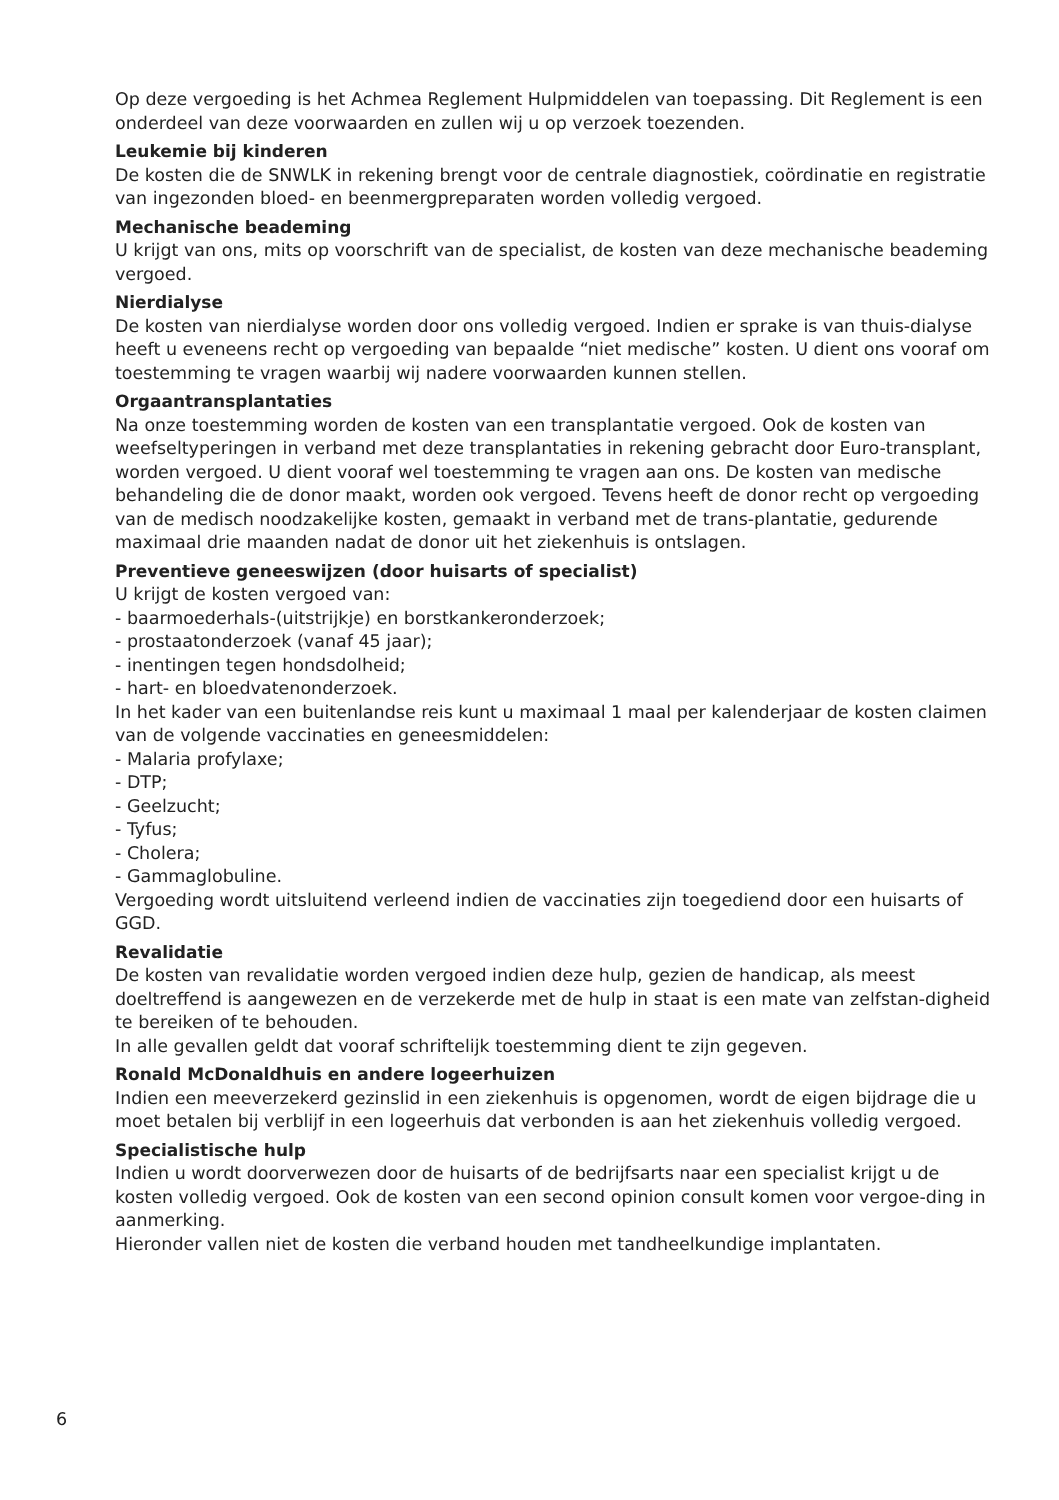Op deze vergoeding is het Achmea Reglement Hulpmiddelen van toepassing. Dit Reglement is een onderdeel van deze voorwaarden en zullen wij u op verzoek toezenden.
Leukemie bij kinderen
De kosten die de SNWLK in rekening brengt voor de centrale diagnostiek, coördinatie en registratie van ingezonden bloed- en beenmergpreparaten worden volledig vergoed.
Mechanische beademing
U krijgt van ons, mits op voorschrift van de specialist, de kosten van deze mechanische beademing vergoed.
Nierdialyse
De kosten van nierdialyse worden door ons volledig vergoed. Indien er sprake is van thuis-dialyse heeft u eveneens recht op vergoeding van bepaalde “niet medische” kosten. U dient ons vooraf om toestemming te vragen waarbij wij nadere voorwaarden kunnen stellen.
Orgaantransplantaties
Na onze toestemming worden de kosten van een transplantatie vergoed. Ook de kosten van weefseltyperingen in verband met deze transplantaties in rekening gebracht door Euro-transplant, worden vergoed. U dient vooraf wel toestemming te vragen aan ons. De kosten van medische behandeling die de donor maakt, worden ook vergoed. Tevens heeft de donor recht op vergoeding van de medisch noodzakelijke kosten, gemaakt in verband met de trans-plantatie, gedurende maximaal drie maanden nadat de donor uit het ziekenhuis is ontslagen.
Preventieve geneeswijzen (door huisarts of specialist)
U krijgt de kosten vergoed van:
- baarmoederhals-(uitstrijkje) en borstkankeronderzoek;
- prostaatonderzoek (vanaf 45 jaar);
- inentingen tegen hondsdolheid;
- hart- en bloedvatenonderzoek.
In het kader van een buitenlandse reis kunt u maximaal 1 maal per kalenderjaar de kosten claimen van de volgende vaccinaties en geneesmiddelen:
- Malaria profylaxe;
- DTP;
- Geelzucht;
- Tyfus;
- Cholera;
- Gammaglobuline.
Vergoeding wordt uitsluitend verleend indien de vaccinaties zijn toegediend door een huisarts of GGD.
Revalidatie
De kosten van revalidatie worden vergoed indien deze hulp, gezien de handicap, als meest doeltreffend is aangewezen en de verzekerde met de hulp in staat is een mate van zelfstan-digheid te bereiken of te behouden.
In alle gevallen geldt dat vooraf schriftelijk toestemming dient te zijn gegeven.
Ronald McDonaldhuis en andere logeerhuizen
Indien een meeverzekerd gezinslid in een ziekenhuis is opgenomen, wordt de eigen bijdrage die u moet betalen bij verblijf in een logeerhuis dat verbonden is aan het ziekenhuis volledig vergoed.
Specialistische hulp
Indien u wordt doorverwezen door de huisarts of de bedrijfsarts naar een specialist krijgt u de kosten volledig vergoed. Ook de kosten van een second opinion consult komen voor vergoe-ding in aanmerking.
Hieronder vallen niet de kosten die verband houden met tandheelkundige implantaten.
6